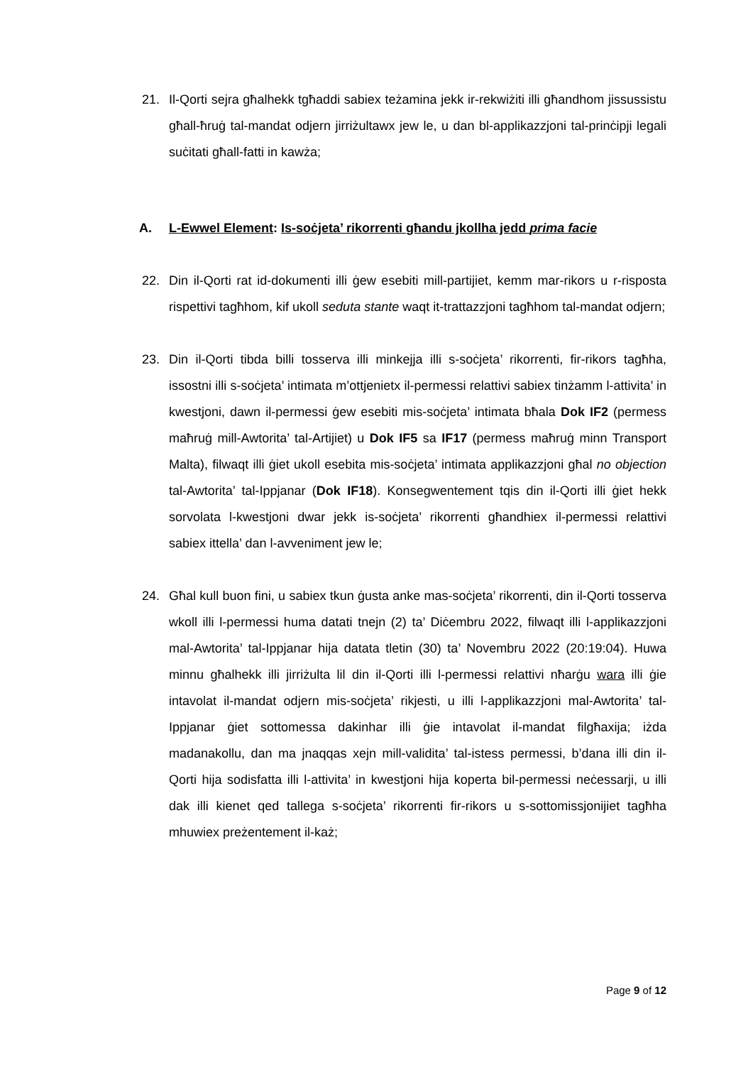21. Il-Qorti sejra għalhekk tgħaddi sabiex teżamina jekk ir-rekwiżiti illi għandhom jissussistu għall-ħruġ tal-mandat odjern jirriżultawx jew le, u dan bl-applikazzjoni tal-prinċipji legali suċitati għall-fatti in kawża;
A. L-Ewwel Element: Is-soċjeta’ rikorrenti għandu jkollha jedd prima facie
22. Din il-Qorti rat id-dokumenti illi ġew esebiti mill-partijiet, kemm mar-rikors u r-risposta rispettivi tagħhom, kif ukoll seduta stante waqt it-trattazzjoni tagħhom tal-mandat odjern;
23. Din il-Qorti tibda billi tosserva illi minkejja illi s-soċjeta’ rikorrenti, fir-rikors tagħha, issostni illi s-soċjeta’ intimata m’ottjenietx il-permessi relattivi sabiex tinżamm l-attivita’ in kwestjoni, dawn il-permessi ġew esebiti mis-soċjeta’ intimata bħala Dok IF2 (permess maħruġ mill-Awtorita’ tal-Artijiet) u Dok IF5 sa IF17 (permess maħruġ minn Transport Malta), filwaqt illi ġiet ukoll esebita mis-soċjeta’ intimata applikazzjoni għal no objection tal-Awtorita’ tal-Ippjanar (Dok IF18). Konsegwentement tqis din il-Qorti illi ġiet hekk sorvolata l-kwestjoni dwar jekk is-soċjeta’ rikorrenti għandhiex il-permessi relattivi sabiex ittella’ dan l-avveniment jew le;
24. Għal kull buon fini, u sabiex tkun ġusta anke mas-soċjeta’ rikorrenti, din il-Qorti tosserva wkoll illi l-permessi huma datati tnejn (2) ta’ Diċembru 2022, filwaqt illi l-applikazzjoni mal-Awtorita’ tal-Ippjanar hija datata tletin (30) ta’ Novembru 2022 (20:19:04). Huwa minnu għalhekk illi jirriżulta lil din il-Qorti illi l-permessi relattivi nħarġu wara illi ġie intavolat il-mandat odjern mis-soċjeta’ rikjesti, u illi l-applikazzjoni mal-Awtorita’ tal-Ippjanar ġiet sottomessa dakinhar illi ġie intavolat il-mandat filgħaxija; iżda madanakollu, dan ma jnaqqas xejn mill-validita’ tal-istess permessi, b’dana illi din il-Qorti hija sodisfatta illi l-attivita’ in kwestjoni hija koperta bil-permessi neċessarji, u illi dak illi kienet qed tallega s-soċjeta’ rikorrenti fir-rikors u s-sottomissjonijiet tagħha mhuwiex preżentement il-każ;
Page 9 of 12